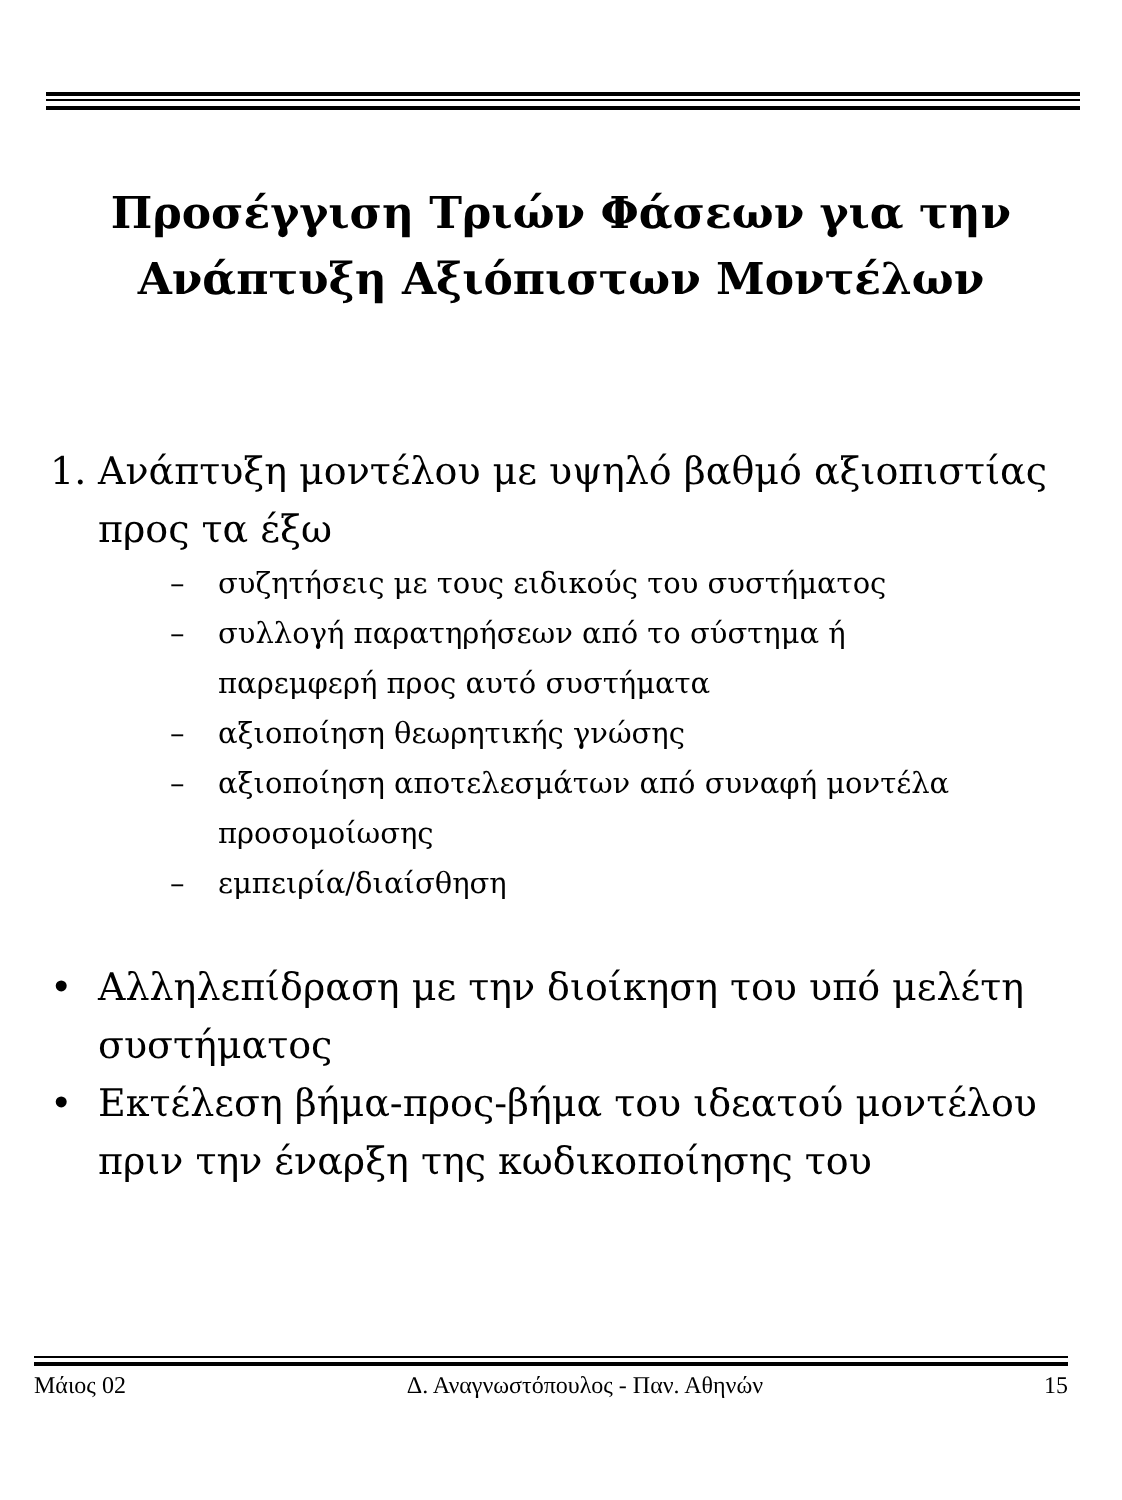Προσέγγιση Τριών Φάσεων για την
Ανάπτυξη Αξιόπιστων Μοντέλων
1. Ανάπτυξη μοντέλου με υψηλό βαθμό αξιοπιστίας προς τα έξω
– συζητήσεις με τους ειδικούς του συστήματος
– συλλογή παρατηρήσεων από το σύστημα ή
παρεμφερή προς αυτό συστήματα
– αξιοποίηση θεωρητικής γνώσης
– αξιοποίηση αποτελεσμάτων από συναφή μοντέλα
προσομοίωσης
– εμπειρία/διαίσθηση
• Αλληλεπίδραση με την διοίκηση του υπό μελέτη
συστήματος
• Εκτέλεση βήμα-προς-βήμα του ιδεατού μοντέλου
πριν την έναρξη της κωδικοποίησης του
Μάιος 02 Δ. Αναγνωστόπουλος - Παν. Αθηνών 15